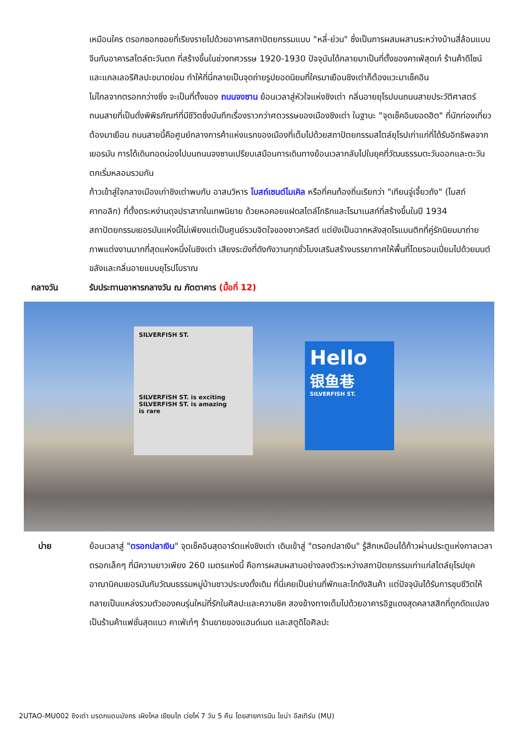เหมือนใคร ตรอกซอกซอยที่เรียงรายไปด้วยอาคารสถาปัตยกรรมแบบ "หลี่-ย่วน" ซึ่งเป็นการผสมผสานระหว่างบ้านสี่ล้อมแบบจีนกับอาคารสไตล์ตะวันตก ที่สร้างขึ้นในช่วงทศวรรษ 1920-1930 ปัจจุบันได้กลายมาเป็นที่ตั้งของคาเฟ่สุดเก๋ ร้านค้าดีไซน์ และแกลเลอรีศิลปะขนาดย่อม ทำให้ที่นี่กลายเป็นจุดถ่ายรูปยอดนิยมที่ใครมาเยือนชิงเต่าก็ต้องแวะมาเช็คอิน
ไม่ไกลจากตรอกกว่างซิ่ง จะเป็นที่ตั้งของ ถนนจงซาน ย้อนเวลาสู่หัวใจแห่งชิงเต่า กลิ่นอายยุโรปบนถนนสายประวัติศาสตร์ ถนนสายที่เป็นดั่งพิพิธภัณฑ์ที่มีชีวิตซึ่งบันทึกเรื่องราวกว่าศตวรรษของเมืองชิงเต่า ในฐานะ "จุดเช็คอินยอดฮิต" ที่นักท่องเที่ยวต้องมาเยือน ถนนสายนี้คือศูนย์กลางการค้าแห่งแรกของเมืองที่เต็มไปด้วยสถาปัตยกรรมสไตล์ยุโรปเก่าแก่ที่ได้รับอิทธิพลจากเยอรมัน การได้เดินทอดน่องไปบนถนนจงซานเปรียบเสมือนการเดินทางย้อนเวลากลับไปในยุคที่วัฒนธรรมตะวันออกและตะวันตกเริ่มหลอมรวมกัน
ก้าวเข้าสู่ใจกลางเมืองเก่าชิงเต่าพบกับ อาสนวิหาร โบสถ์เซนต์ไมเคิล หรือที่คนท้องถิ่นเรียกว่า "เทียนจู่เจี้ยวถัง" (โบสถ์คาทอลิก) ที่ตั้งตระหง่านดุจปราสาทในเทพนิยาย ด้วยหอคอยแฝดสไตล์โกธิกและโรมาเนสก์ที่สร้างขึ้นในปี 1934 สถาปัตยกรรมเยอรมันแห่งนี้ไม่เพียงแต่เป็นศูนย์รวมจิตใจของชาวคริสต์ แต่ยังเป็นฉากหลังสุดโรแมนติกที่คู่รักนิยมมาถ่ายภาพแต่งงานมากที่สุดแห่งหนึ่งในชิงเต่า เสียงระฆังที่ดังกังวานทุกชั่วโมงเสริมสร้างบรรยากาศให้พื้นที่โดยรอบเปี่ยมไปด้วยมนต์ขลังและกลิ่นอายแบบยุโรปโบราณ
กลางวัน
รับประทานอาหารกลางวัน ณ ภัตตาคาร (มื้อที่ 12)
SILVERFISH ST.
SILVERFISH ST. is exciting
SILVERFISH ST. is amazing
is rare
Hello
银鱼巷
SILVERFISH ST.
บ่าย
ย้อนเวลาสู่ "ตรอกปลาเงิน" จุดเช็คอินสุดอาร์ตแห่งชิงเต่า เดินเข้าสู่ "ตรอกปลาเงิน" รู้สึกเหมือนได้ก้าวผ่านประตูแห่งกาลเวลา ตรอกเล็กๆ ที่มีความยาวเพียง 260 เมตรแห่งนี้ คือการผสมผสานอย่างลงตัวระหว่างสถาปัตยกรรมเก่าแก่สไตล์ยุโรปยุคอาณานิคมเยอรมันกับวัฒนธรรมหมู่บ้านชาวประมงดั้งเดิม ที่นี่เคยเป็นย่านที่พักและโกดังสินค้า แต่ปัจจุบันได้รับการชุบชีวิตให้กลายเป็นแหล่งรวมตัวของคนรุ่นใหม่ที่รักในศิลปะและความชิค สองข้างทางเต็มไปด้วยอาคารอิฐแดงสุดคลาสสิกที่ถูกดัดแปลงเป็นร้านค้าแฟชั่นสุดแนว คาเฟ่เก๋ๆ ร้านขายของแฮนด์เมด และสตูดิโอศิลปะ
2UTAO-MU002 ชิงเต่า มรดกแดนมังกร เผิงไหล เยียนไถ เว่ยไห่ 7 วัน 5 คืน โดยสายการบิน ไชน่า อีสเทิร์น (MU)